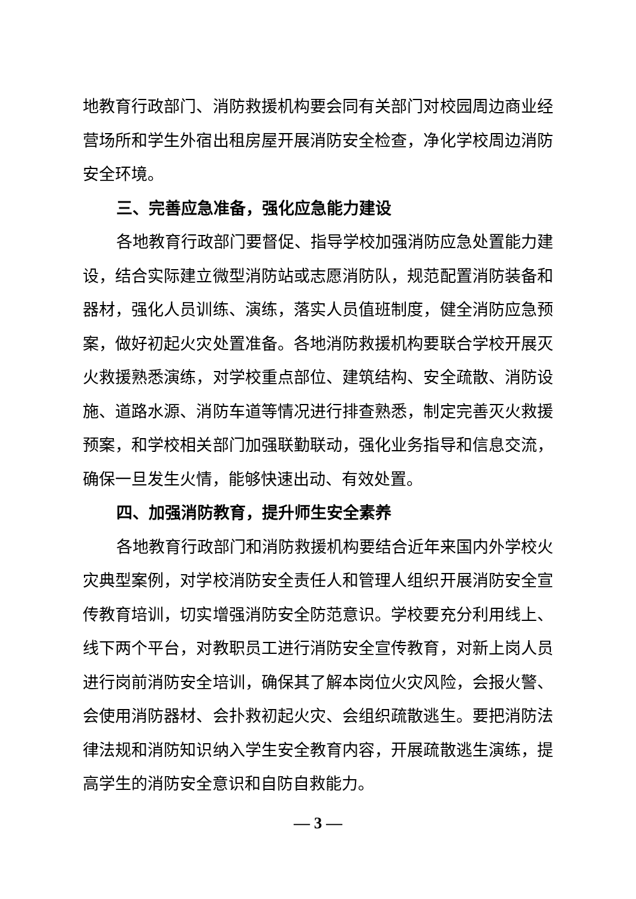地教育行政部门、消防救援机构要会同有关部门对校园周边商业经营场所和学生外宿出租房屋开展消防安全检查，净化学校周边消防安全环境。
三、完善应急准备，强化应急能力建设
各地教育行政部门要督促、指导学校加强消防应急处置能力建设，结合实际建立微型消防站或志愿消防队，规范配置消防装备和器材，强化人员训练、演练，落实人员值班制度，健全消防应急预案，做好初起火灾处置准备。各地消防救援机构要联合学校开展灭火救援熟悉演练，对学校重点部位、建筑结构、安全疏散、消防设施、道路水源、消防车道等情况进行排查熟悉，制定完善灭火救援预案，和学校相关部门加强联勤联动，强化业务指导和信息交流，确保一旦发生火情，能够快速出动、有效处置。
四、加强消防教育，提升师生安全素养
各地教育行政部门和消防救援机构要结合近年来国内外学校火灾典型案例，对学校消防安全责任人和管理人组织开展消防安全宣传教育培训，切实增强消防安全防范意识。学校要充分利用线上、线下两个平台，对教职员工进行消防安全宣传教育，对新上岗人员进行岗前消防安全培训，确保其了解本岗位火灾风险，会报火警、会使用消防器材、会扑救初起火灾、会组织疏散逃生。要把消防法律法规和消防知识纳入学生安全教育内容，开展疏散逃生演练，提高学生的消防安全意识和自防自救能力。
— 3 —